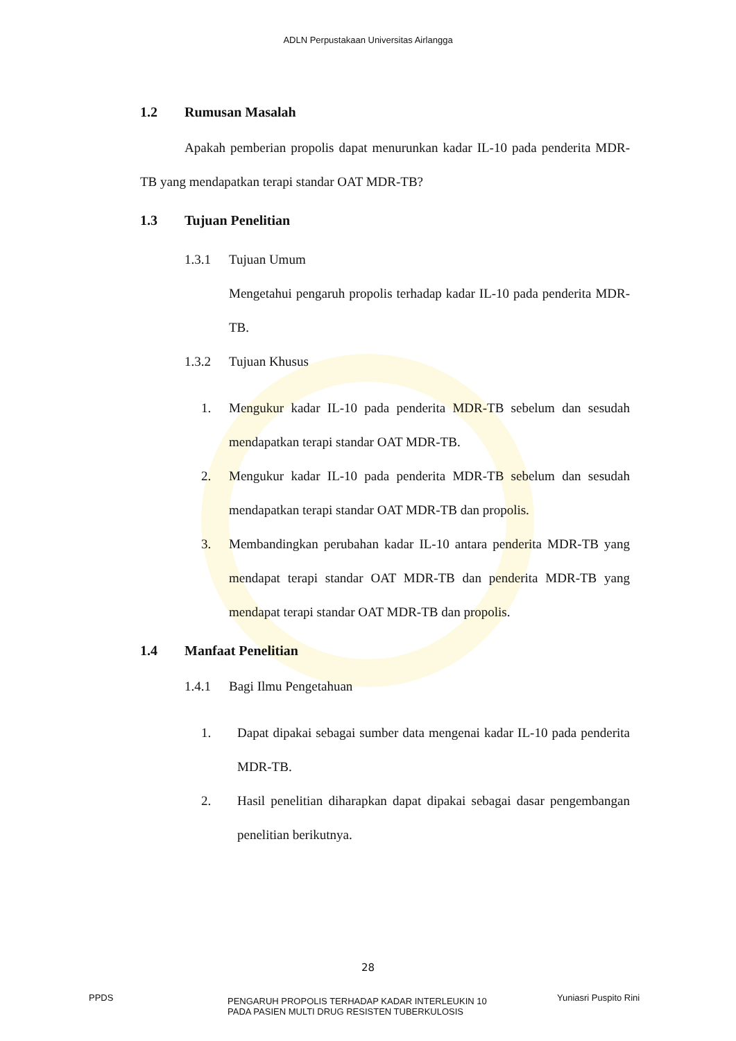ADLN Perpustakaan Universitas Airlangga
1.2 Rumusan Masalah
Apakah pemberian propolis dapat menurunkan kadar IL-10 pada penderita MDR-TB yang mendapatkan terapi standar OAT MDR-TB?
1.3 Tujuan Penelitian
1.3.1 Tujuan Umum
Mengetahui pengaruh propolis terhadap kadar IL-10 pada penderita MDR-TB.
1.3.2 Tujuan Khusus
1.
Mengukur kadar IL-10 pada penderita MDR-TB sebelum dan sesudah mendapatkan terapi standar OAT MDR-TB.
2.
Mengukur kadar IL-10 pada penderita MDR-TB sebelum dan sesudah mendapatkan terapi standar OAT MDR-TB dan propolis.
3.
Membandingkan perubahan kadar IL-10 antara penderita MDR-TB yang mendapat terapi standar OAT MDR-TB dan penderita MDR-TB yang mendapat terapi standar OAT MDR-TB dan propolis.
1.4 Manfaat Penelitian
1.4.1 Bagi Ilmu Pengetahuan
1.
Dapat dipakai sebagai sumber data mengenai kadar IL-10 pada penderita MDR-TB.
2.
Hasil penelitian diharapkan dapat dipakai sebagai dasar pengembangan penelitian berikutnya.
28
PPDS
PENGARUH PROPOLIS TERHADAP KADAR INTERLEUKIN 10
PADA PASIEN MULTI DRUG RESISTEN TUBERKULOSIS
Yuniasri Puspito Rini